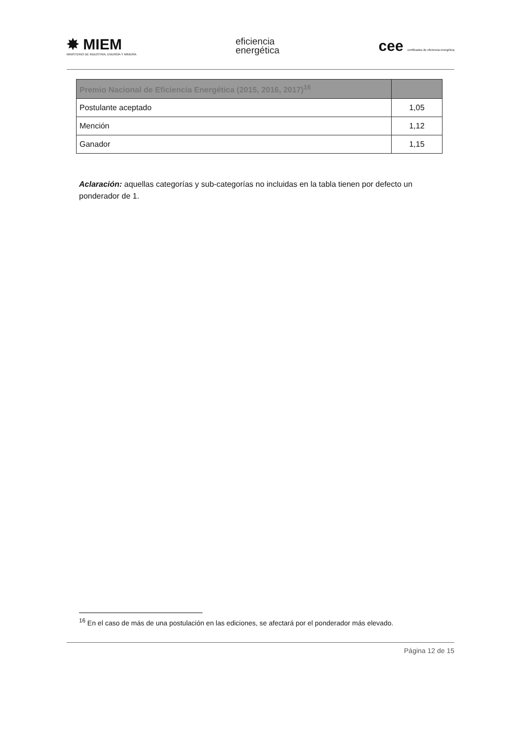✸ MIEM
MINISTERIO DE INDUSTRIA, ENERGÍA Y MINERÍA
eficiencia
energética
cee certificados de eficiencia energética
| Premio Nacional de Eficiencia Energética (2015, 2016, 2017)<sup>16</sup> | |
| --- | --- |
| Postulante aceptado | 1,05 |
| Mención | 1,12 |
| Ganador | 1,15 |
Aclaración: aquellas categorías y sub-categorías no incluidas en la tabla tienen por defecto un ponderador de 1.
<sup>16</sup> En el caso de más de una postulación en las ediciones, se afectará por el ponderador más elevado.
Página 12 de 15